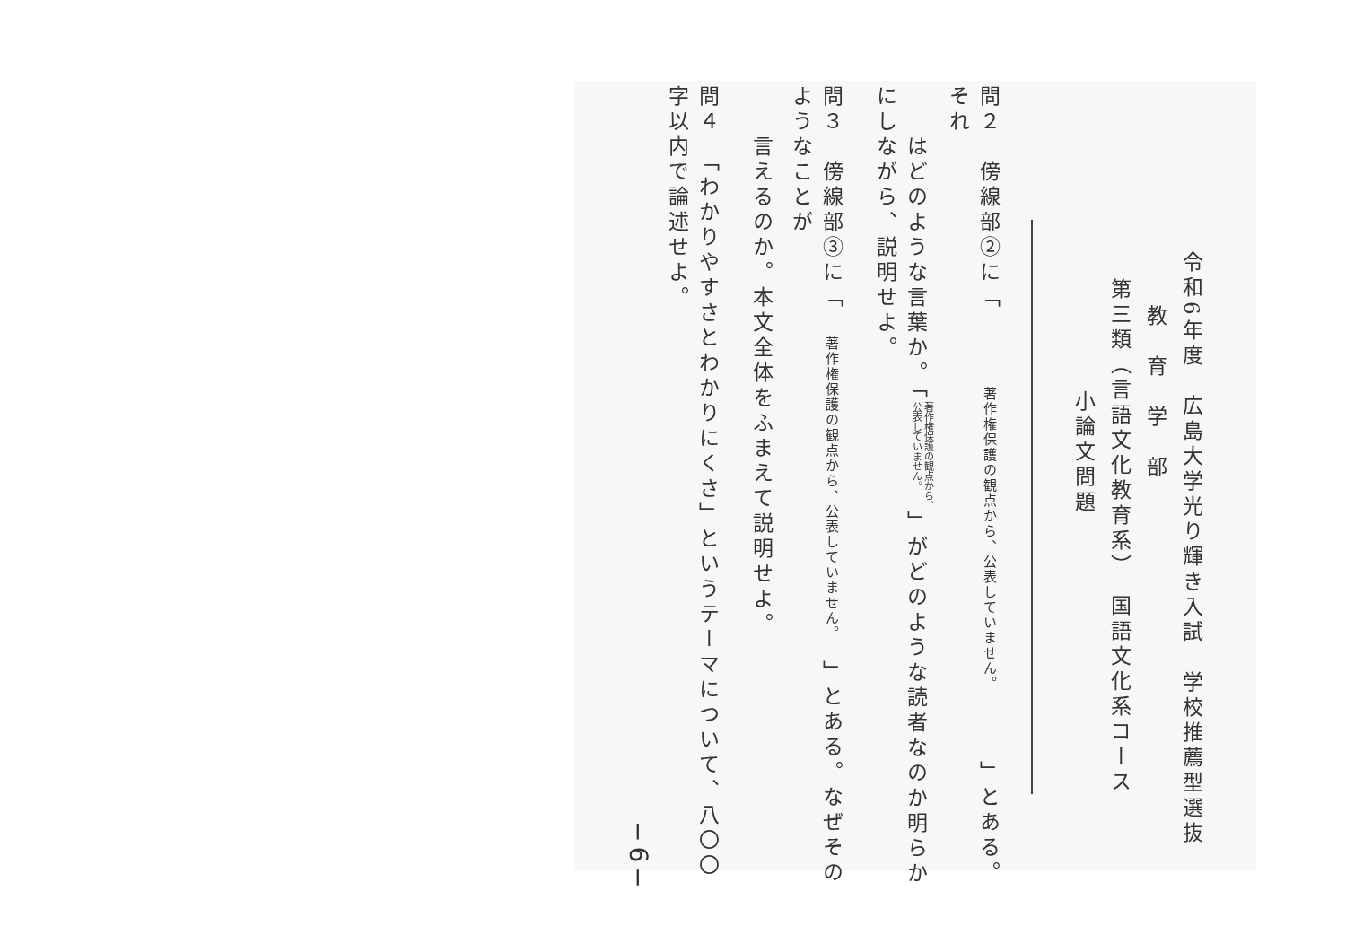令和6年度　広島大学光り輝き入試　学校推薦型選抜
教　育　学　部
第三類（言語文化教育系）　国語文化系コース
小論文問題
問２　傍線部②に「　　　著作権保護の観点から、公表していません。　　　」とある。それ
　　はどのような言葉か。「著作権保護の観点から、
公表していません。」がどのような読者なのか明らかにしながら、説明せよ。
問３　傍線部③に「　著作権保護の観点から、公表していません。　」とある。なぜそのようなことが
　　言えるのか。本文全体をふまえて説明せよ。
問４　「わかりやすさとわかりにくさ」というテーマについて、八〇〇字以内で論述せよ。
−6−